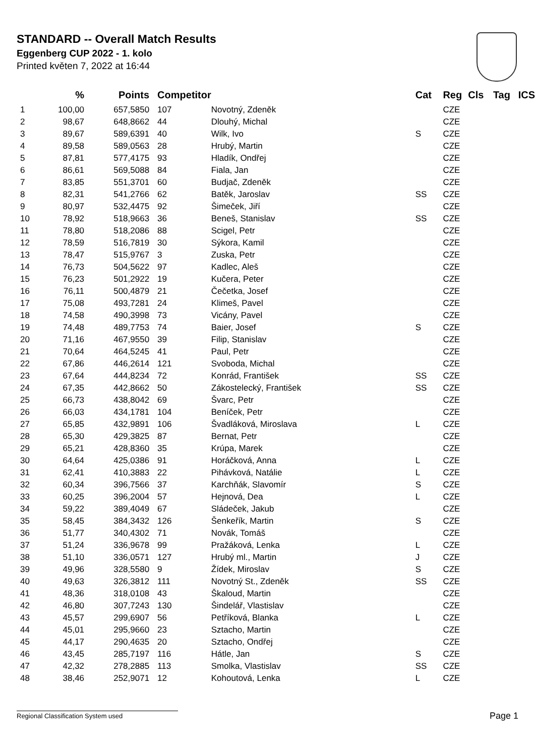STANDARD -- Overall Match Results
Eggenberg CUP 2022 - 1. kolo
Printed květen 7, 2022 at 16:44
| | % | Points | Competitor | | Cat | Reg | Cls | Tag | ICS |
| --- | --- | --- | --- | --- | --- | --- | --- | --- | --- |
| 1 | 100,00 | 657,5850 | 107 | Novotný, Zdeněk | | CZE | | | |
| 2 | 98,67 | 648,8662 | 44 | Dlouhý, Michal | | CZE | | | |
| 3 | 89,67 | 589,6391 | 40 | Wilk, Ivo | S | CZE | | | |
| 4 | 89,58 | 589,0563 | 28 | Hrubý, Martin | | CZE | | | |
| 5 | 87,81 | 577,4175 | 93 | Hladík, Ondřej | | CZE | | | |
| 6 | 86,61 | 569,5088 | 84 | Fiala, Jan | | CZE | | | |
| 7 | 83,85 | 551,3701 | 60 | Budjač, Zdeněk | | CZE | | | |
| 8 | 82,31 | 541,2766 | 62 | Batěk, Jaroslav | SS | CZE | | | |
| 9 | 80,97 | 532,4475 | 92 | Šimeček, Jiří | | CZE | | | |
| 10 | 78,92 | 518,9663 | 36 | Beneš, Stanislav | SS | CZE | | | |
| 11 | 78,80 | 518,2086 | 88 | Scigel, Petr | | CZE | | | |
| 12 | 78,59 | 516,7819 | 30 | Sýkora, Kamil | | CZE | | | |
| 13 | 78,47 | 515,9767 | 3 | Zuska, Petr | | CZE | | | |
| 14 | 76,73 | 504,5622 | 97 | Kadlec, Aleš | | CZE | | | |
| 15 | 76,23 | 501,2922 | 19 | Kučera, Peter | | CZE | | | |
| 16 | 76,11 | 500,4879 | 21 | Čečetka, Josef | | CZE | | | |
| 17 | 75,08 | 493,7281 | 24 | Klimeš, Pavel | | CZE | | | |
| 18 | 74,58 | 490,3998 | 73 | Vicány, Pavel | | CZE | | | |
| 19 | 74,48 | 489,7753 | 74 | Baier, Josef | S | CZE | | | |
| 20 | 71,16 | 467,9550 | 39 | Filip, Stanislav | | CZE | | | |
| 21 | 70,64 | 464,5245 | 41 | Paul, Petr | | CZE | | | |
| 22 | 67,86 | 446,2614 | 121 | Svoboda, Michal | | CZE | | | |
| 23 | 67,64 | 444,8234 | 72 | Konrád, František | SS | CZE | | | |
| 24 | 67,35 | 442,8662 | 50 | Zákostelecký, František | SS | CZE | | | |
| 25 | 66,73 | 438,8042 | 69 | Švarc, Petr | | CZE | | | |
| 26 | 66,03 | 434,1781 | 104 | Beníček, Petr | | CZE | | | |
| 27 | 65,85 | 432,9891 | 106 | Švadláková, Miroslava | L | CZE | | | |
| 28 | 65,30 | 429,3825 | 87 | Bernat, Petr | | CZE | | | |
| 29 | 65,21 | 428,8360 | 35 | Krúpa, Marek | | CZE | | | |
| 30 | 64,64 | 425,0386 | 91 | Horáčková, Anna | L | CZE | | | |
| 31 | 62,41 | 410,3883 | 22 | Pihávková, Natálie | L | CZE | | | |
| 32 | 60,34 | 396,7566 | 37 | Karchňák, Slavomír | S | CZE | | | |
| 33 | 60,25 | 396,2004 | 57 | Hejnová, Dea | L | CZE | | | |
| 34 | 59,22 | 389,4049 | 67 | Sládeček, Jakub | | CZE | | | |
| 35 | 58,45 | 384,3432 | 126 | Šenkeřík, Martin | S | CZE | | | |
| 36 | 51,77 | 340,4302 | 71 | Novák, Tomáš | | CZE | | | |
| 37 | 51,24 | 336,9678 | 99 | Pražáková, Lenka | L | CZE | | | |
| 38 | 51,10 | 336,0571 | 127 | Hrubý ml., Martin | J | CZE | | | |
| 39 | 49,96 | 328,5580 | 9 | Žídek, Miroslav | S | CZE | | | |
| 40 | 49,63 | 326,3812 | 111 | Novotný St., Zdeněk | SS | CZE | | | |
| 41 | 48,36 | 318,0108 | 43 | Škaloud, Martin | | CZE | | | |
| 42 | 46,80 | 307,7243 | 130 | Šindelář, Vlastislav | | CZE | | | |
| 43 | 45,57 | 299,6907 | 56 | Petříková, Blanka | L | CZE | | | |
| 44 | 45,01 | 295,9660 | 23 | Sztacho, Martin | | CZE | | | |
| 45 | 44,17 | 290,4635 | 20 | Sztacho, Ondřej | | CZE | | | |
| 46 | 43,45 | 285,7197 | 116 | Hátle, Jan | S | CZE | | | |
| 47 | 42,32 | 278,2885 | 113 | Smolka, Vlastislav | SS | CZE | | | |
| 48 | 38,46 | 252,9071 | 12 | Kohoutová, Lenka | L | CZE | | | |
Regional Classification System used Page 1